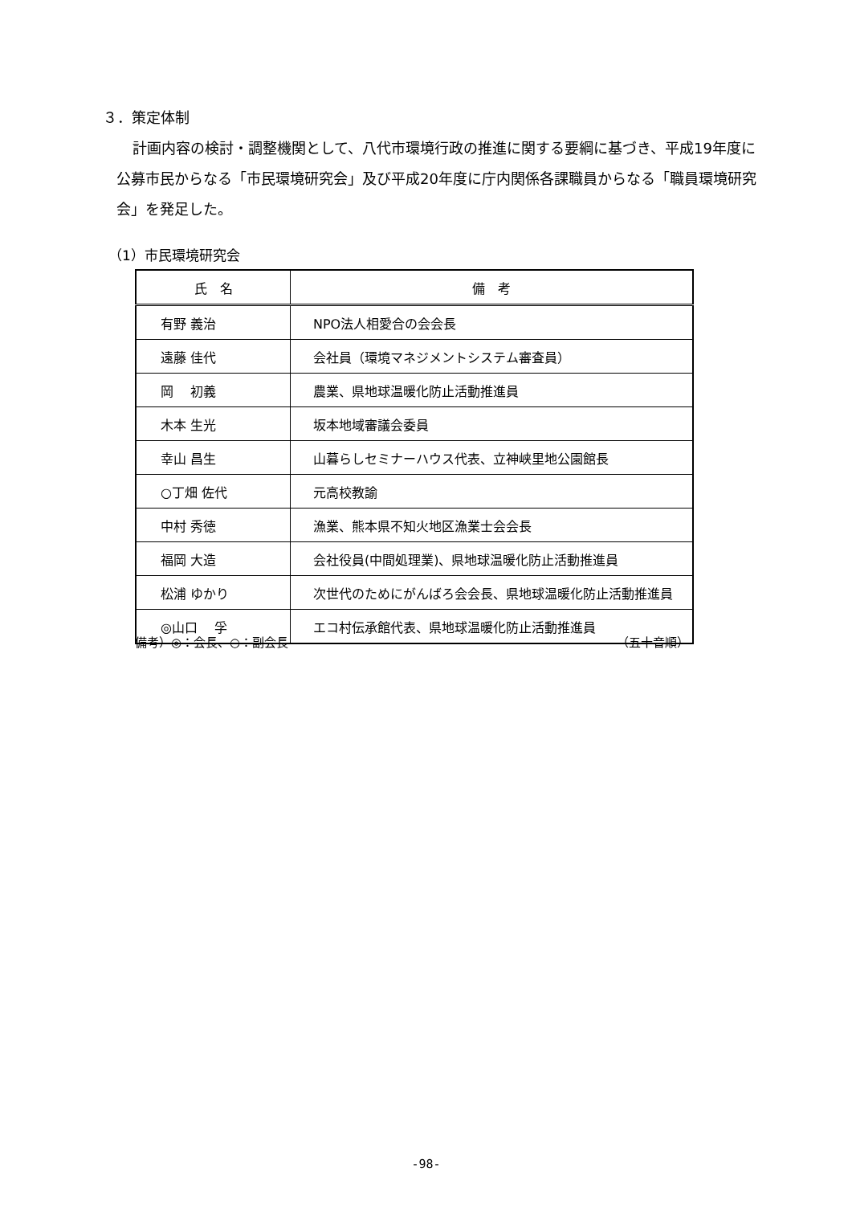３．策定体制
計画内容の検討・調整機関として、八代市環境行政の推進に関する要綱に基づき、平成19年度に公募市民からなる「市民環境研究会」及び平成20年度に庁内関係各課職員からなる「職員環境研究会」を発足した。
（1）市民環境研究会
| 氏 名 | 備 考 |
| --- | --- |
| 有野 義治 | NPO法人相愛合の会会長 |
| 遠藤 佳代 | 会社員（環境マネジメントシステム審査員） |
| 岡 初義 | 農業、県地球温暖化防止活動推進員 |
| 木本 生光 | 坂本地域審議会委員 |
| 幸山 昌生 | 山暮らしセミナーハウス代表、立神峡里地公園館長 |
| ○丁畑 佐代 | 元高校教諭 |
| 中村 秀徳 | 漁業、熊本県不知火地区漁業士会会長 |
| 福岡 大造 | 会社役員(中間処理業)、県地球温暖化防止活動推進員 |
| 松浦 ゆかり | 次世代のためにがんばろ会会長、県地球温暖化防止活動推進員 |
| ◎山口 孚 | エコ村伝承館代表、県地球温暖化防止活動推進員 |
備考）◎：会長、○：副会長 （五十音順）
-98-